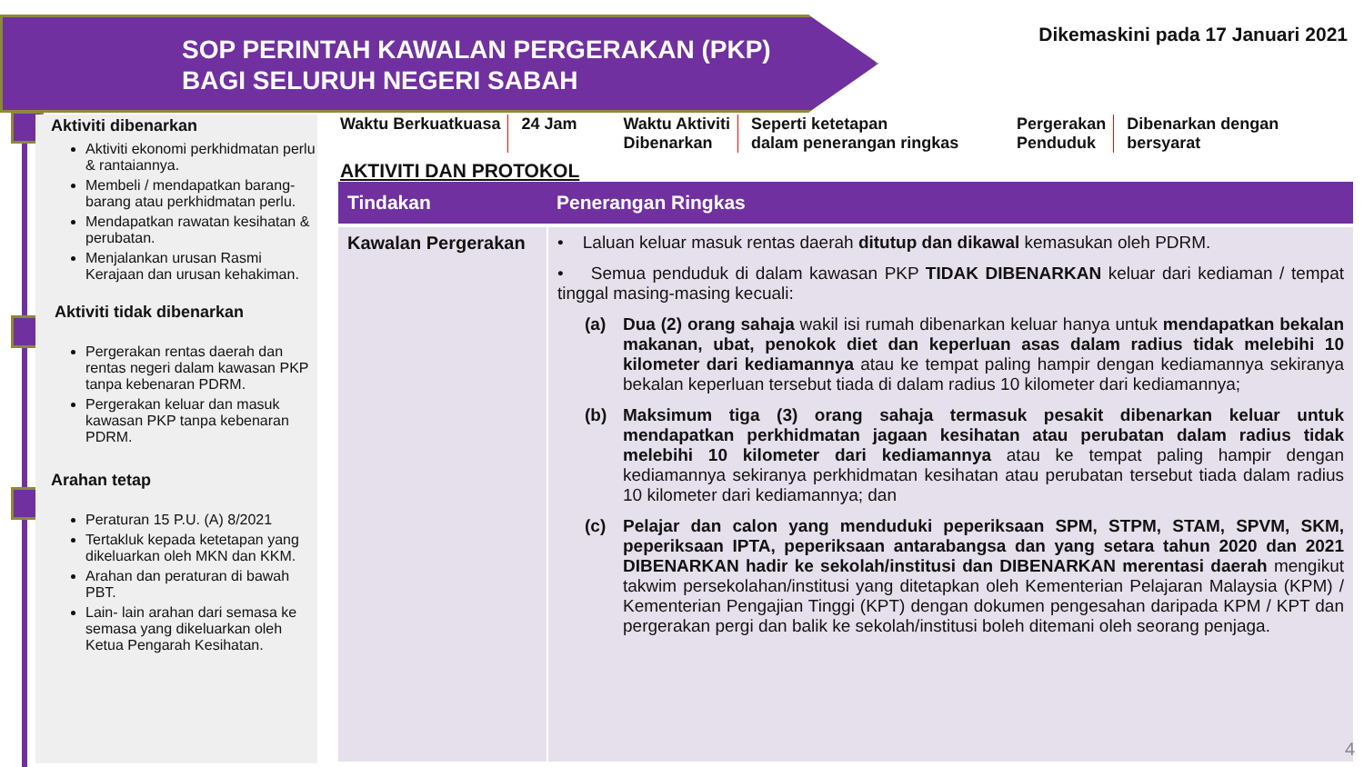SOP PERINTAH KAWALAN PERGERAKAN (PKP)
BAGI SELURUH NEGERI SABAH
Dikemaskini pada 17 Januari 2021
Aktiviti dibenarkan
Aktiviti ekonomi perkhidmatan perlu & rantaiannya.
Membeli / mendapatkan barang-barang atau perkhidmatan perlu.
Mendapatkan rawatan kesihatan & perubatan.
Menjalankan urusan Rasmi Kerajaan dan urusan kehakiman.
Aktiviti tidak dibenarkan
Pergerakan rentas daerah dan rentas negeri dalam kawasan PKP tanpa kebenaran PDRM.
Pergerakan keluar dan masuk kawasan PKP tanpa kebenaran PDRM.
Arahan tetap
Peraturan 15 P.U. (A) 8/2021
Tertakluk kepada ketetapan yang dikeluarkan oleh MKN dan KKM.
Arahan dan peraturan di bawah PBT.
Lain- lain arahan dari semasa ke semasa yang dikeluarkan oleh Ketua Pengarah Kesihatan.
Waktu Berkuatkuasa 24 Jam Waktu Aktiviti
Dibenarkan
Seperti ketetapan
dalam penerangan ringkas
Pergerakan
Penduduk
Dibenarkan dengan
bersyarat
AKTIVITI DAN PROTOKOL
| Tindakan | Penerangan Ringkas |
| --- | --- |
| Kawalan Pergerakan | • Laluan keluar masuk rentas daerah ditutup dan dikawal kemasukan oleh PDRM. • Semua penduduk di dalam kawasan PKP TIDAK DIBENARKAN keluar dari kediaman / tempat tinggal masing-masing kecuali: (a) Dua (2) orang sahaja wakil isi rumah dibenarkan keluar hanya untuk mendapatkan bekalan makanan, ubat, penokok diet dan keperluan asas dalam radius tidak melebihi 10 kilometer dari kediamannya atau ke tempat paling hampir dengan kediamannya sekiranya bekalan keperluan tersebut tiada di dalam radius 10 kilometer dari kediamannya; (b) Maksimum tiga (3) orang sahaja termasuk pesakit dibenarkan keluar untuk mendapatkan perkhidmatan jagaan kesihatan atau perubatan dalam radius tidak melebihi 10 kilometer dari kediamannya atau ke tempat paling hampir dengan kediamannya sekiranya perkhidmatan kesihatan atau perubatan tersebut tiada dalam radius 10 kilometer dari kediamannya; dan (c) Pelajar dan calon yang menduduki peperiksaan SPM, STPM, STAM, SPVM, SKM, peperiksaan IPTA, peperiksaan antarabangsa dan yang setara tahun 2020 dan 2021 DIBENARKAN hadir ke sekolah/institusi dan DIBENARKAN merentasi daerah mengikut takwim persekolahan/institusi yang ditetapkan oleh Kementerian Pelajaran Malaysia (KPM) / Kementerian Pengajian Tinggi (KPT) dengan dokumen pengesahan daripada KPM / KPT dan pergerakan pergi dan balik ke sekolah/institusi boleh ditemani oleh seorang penjaga. |
4